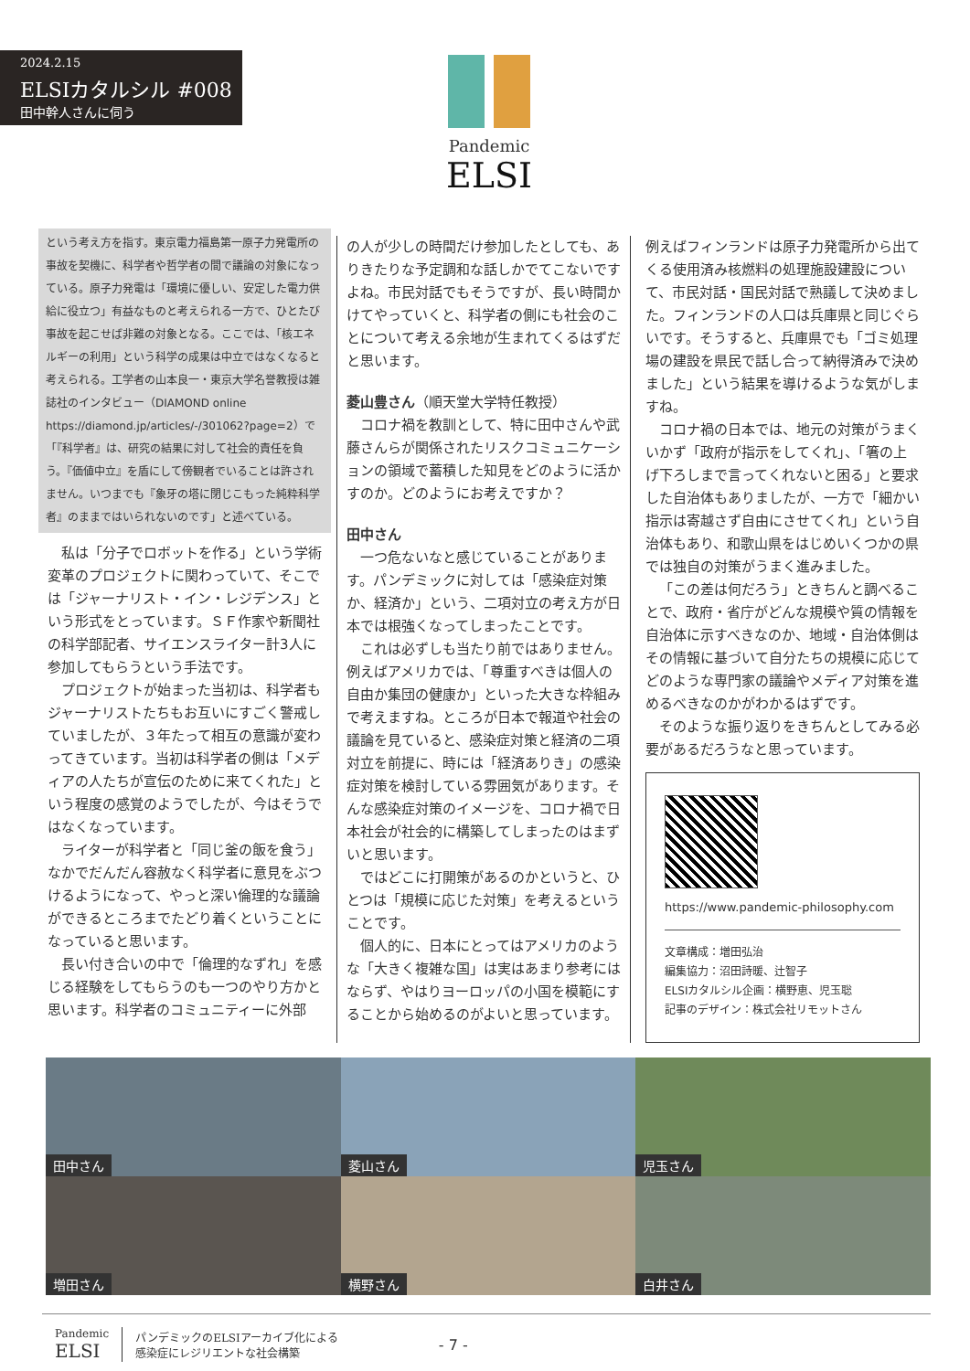2024.2.15
ELSIカタルシル #008
田中幹人さんに伺う
Pandemic
ELSI
という考え方を指す。東京電力福島第一原子力発電所の事故を契機に、科学者や哲学者の間で議論の対象になっている。原子力発電は「環境に優しい、安定した電力供給に役立つ」有益なものと考えられる一方で、ひとたび事故を起こせば非難の対象となる。ここでは、「核エネルギーの利用」という科学の成果は中立ではなくなると考えられる。工学者の山本良一・東京大学名誉教授は雑誌社のインタビュー（DIAMOND online https://diamond.jp/articles/-/301062?page=2）で「『科学者』は、研究の結果に対して社会的責任を負う。『価値中立』を盾にして傍観者でいることは許されません。いつまでも『象牙の塔に閉じこもった純粋科学者』のままではいられないのです」と述べている。
私は「分子でロボットを作る」という学術変革のプロジェクトに関わっていて、そこでは「ジャーナリスト・イン・レジデンス」という形式をとっています。ＳＦ作家や新聞社の科学部記者、サイエンスライター計3人に参加してもらうという手法です。
プロジェクトが始まった当初は、科学者もジャーナリストたちもお互いにすごく警戒していましたが、３年たって相互の意識が変わってきています。当初は科学者の側は「メディアの人たちが宣伝のために来てくれた」という程度の感覚のようでしたが、今はそうではなくなっています。
ライターが科学者と「同じ釜の飯を食う」なかでだんだん容赦なく科学者に意見をぶつけるようになって、やっと深い倫理的な議論ができるところまでたどり着くということになっていると思います。
長い付き合いの中で「倫理的なずれ」を感じる経験をしてもらうのも一つのやり方かと思います。科学者のコミュニティーに外部
の人が少しの時間だけ参加したとしても、ありきたりな予定調和な話しかでてこないですよね。市民対話でもそうですが、長い時間かけてやっていくと、科学者の側にも社会のことについて考える余地が生まれてくるはずだと思います。
菱山豊さん（順天堂大学特任教授）
コロナ禍を教訓として、特に田中さんや武藤さんらが関係されたリスクコミュニケーションの領域で蓄積した知見をどのように活かすのか。どのようにお考えですか？
田中さん
一つ危ないなと感じていることがあります。パンデミックに対しては「感染症対策か、経済か」という、二項対立の考え方が日本では根強くなってしまったことです。
これは必ずしも当たり前ではありません。例えばアメリカでは、「尊重すべきは個人の自由か集団の健康か」といった大きな枠組みで考えますね。ところが日本で報道や社会の議論を見ていると、感染症対策と経済の二項対立を前提に、時には「経済ありき」の感染症対策を検討している雰囲気があります。そんな感染症対策のイメージを、コロナ禍で日本社会が社会的に構築してしまったのはまずいと思います。
ではどこに打開策があるのかというと、ひとつは「規模に応じた対策」を考えるということです。
個人的に、日本にとってはアメリカのような「大きく複雑な国」は実はあまり参考にはならず、やはりヨーロッパの小国を模範にすることから始めるのがよいと思っています。
例えばフィンランドは原子力発電所から出てくる使用済み核燃料の処理施設建設について、市民対話・国民対話で熟議して決めました。フィンランドの人口は兵庫県と同じぐらいです。そうすると、兵庫県でも「ゴミ処理場の建設を県民で話し合って納得済みで決めました」という結果を導けるような気がしますね。
コロナ禍の日本では、地元の対策がうまくいかず「政府が指示をしてくれ」、「箸の上げ下ろしまで言ってくれないと困る」と要求した自治体もありましたが、一方で「細かい指示は寄越さず自由にさせてくれ」という自治体もあり、和歌山県をはじめいくつかの県では独自の対策がうまく進みました。
「この差は何だろう」ときちんと調べることで、政府・省庁がどんな規模や質の情報を自治体に示すべきなのか、地域・自治体側はその情報に基づいて自分たちの規模に応じてどのような専門家の議論やメディア対策を進めるべきなのかがわかるはずです。
そのような振り返りをきちんとしてみる必要があるだろうなと思っています。
https://www.pandemic-philosophy.com
文章構成：増田弘治
編集協力：沼田詩暖、辻智子
ELSIカタルシル企画：横野恵、児玉聡
記事のデザイン：株式会社リモットさん
田中さん
菱山さん
児玉さん
増田さん
横野さん
白井さん
Pandemic
ELSI
パンデミックのELSIアーカイブ化による
感染症にレジリエントな社会構築
- 7 -